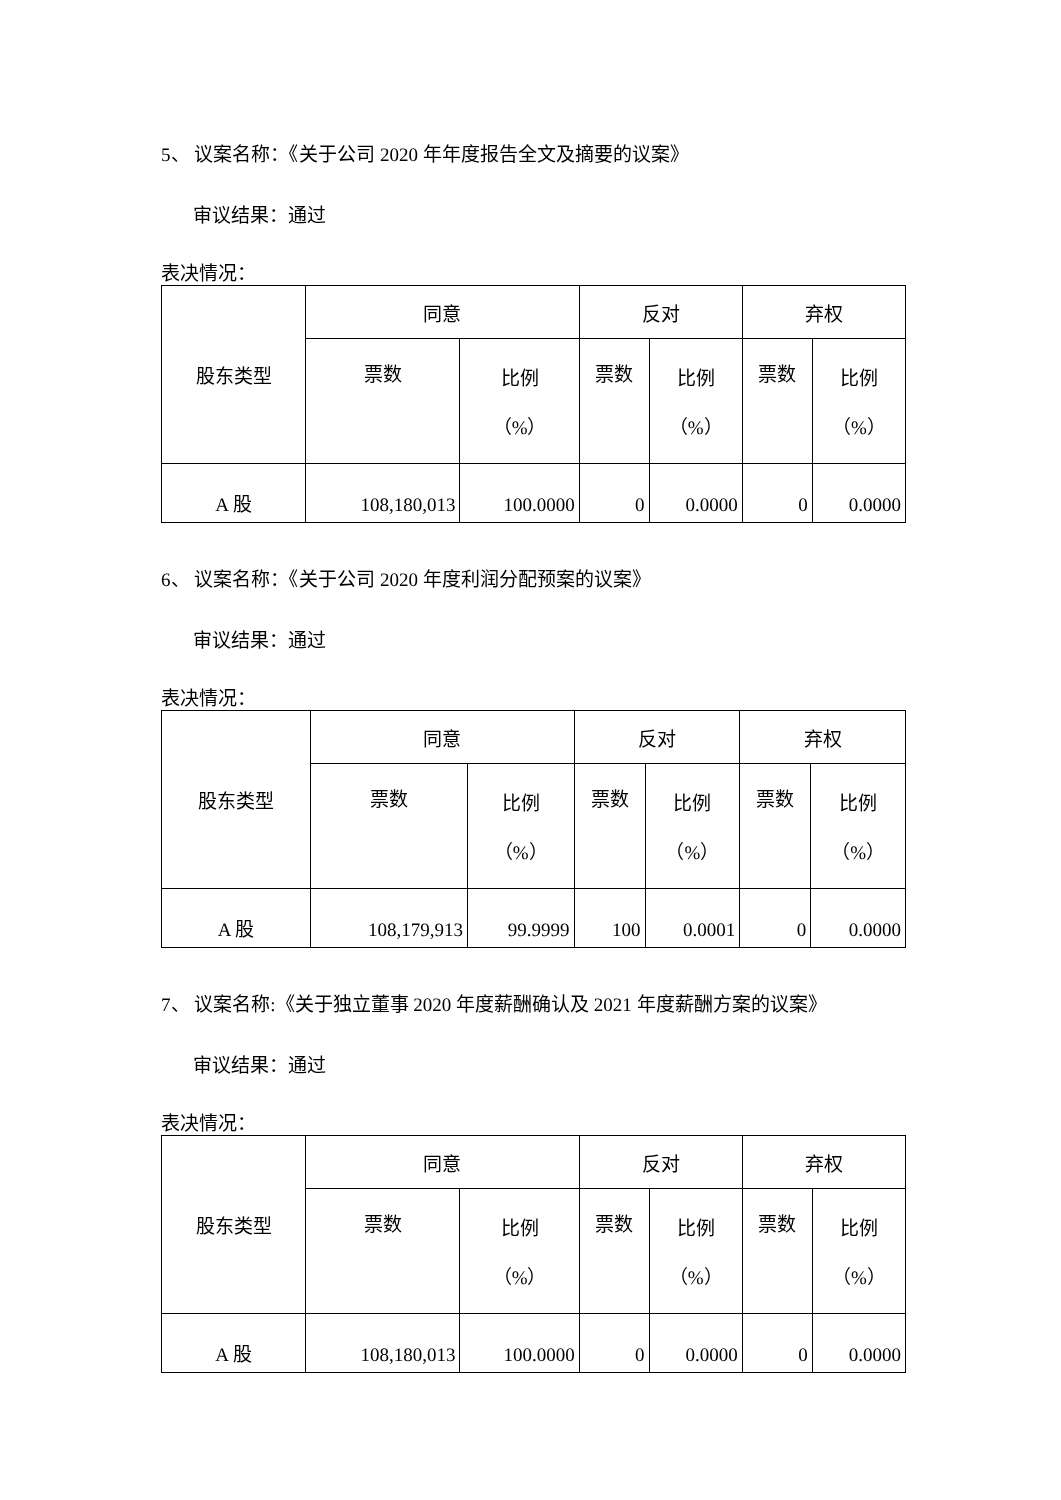5、 议案名称：《关于公司 2020 年年度报告全文及摘要的议案》
审议结果：通过
表决情况：
| 股东类型 | 同意 | | 反对 | | 弃权 | |
| | 票数 | 比例 （%） | 票数 | 比例 （%） | 票数 | 比例 （%） |
| A 股 | 108,180,013 | 100.0000 | 0 | 0.0000 | 0 | 0.0000 |
6、 议案名称：《关于公司 2020 年度利润分配预案的议案》
审议结果：通过
表决情况：
| 股东类型 | 同意 | | 反对 | | 弃权 | |
| | 票数 | 比例 （%） | 票数 | 比例 （%） | 票数 | 比例 （%） |
| A 股 | 108,179,913 | 99.9999 | 100 | 0.0001 | 0 | 0.0000 |
7、 议案名称:《关于独立董事 2020 年度薪酬确认及 2021 年度薪酬方案的议案》
审议结果：通过
表决情况：
| 股东类型 | 同意 | | 反对 | | 弃权 | |
| | 票数 | 比例 （%） | 票数 | 比例 （%） | 票数 | 比例 （%） |
| A 股 | 108,180,013 | 100.0000 | 0 | 0.0000 | 0 | 0.0000 |